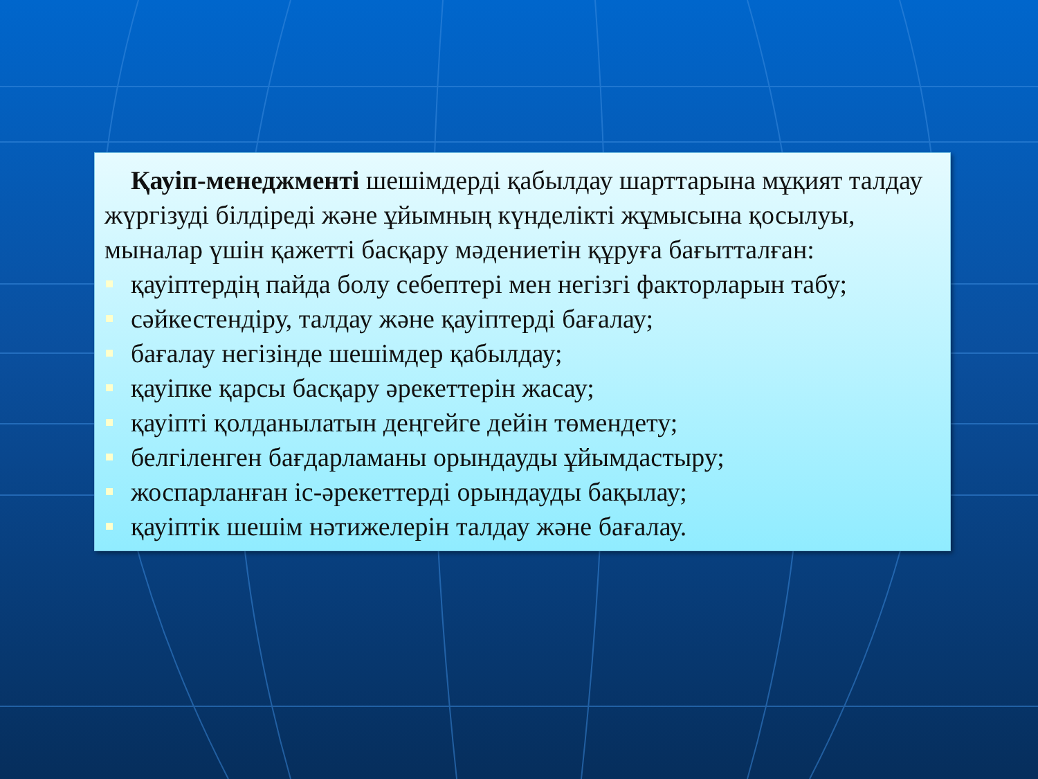Қауіп-менеджменті шешімдерді қабылдау шарттарына мұқият талдау жүргізуді білдіреді және ұйымның күнделікті жұмысына қосылуы, мыналар үшін қажетті басқару мәдениетін құруға бағытталған:
қауіптердің пайда болу себептері мен негізгі факторларын табу;
сәйкестендіру, талдау және қауіптерді бағалау;
бағалау негізінде шешімдер қабылдау;
қауіпке қарсы басқару әрекеттерін жасау;
қауіпті қолданылатын деңгейге дейін төмендету;
белгіленген бағдарламаны орындауды ұйымдастыру;
жоспарланған іс-әрекеттерді орындауды бақылау;
қауіптік шешім нәтижелерін талдау және бағалау.